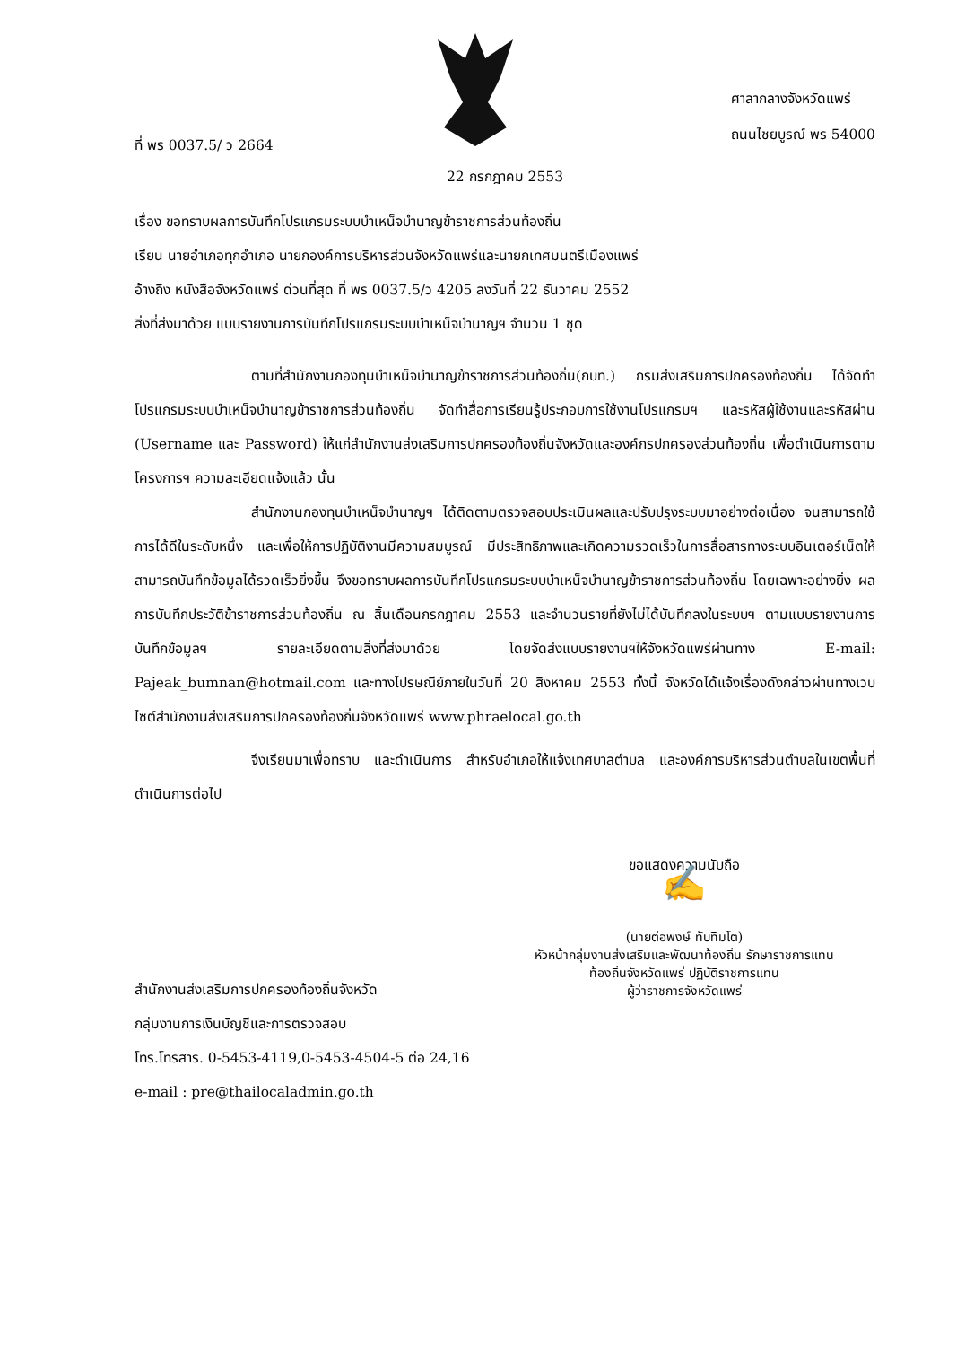ที่ พร 0037.5/ ว 2664
ศาลากลางจังหวัดแพร่
ถนนไชยบูรณ์ พร 54000
22 กรกฎาคม 2553
เรื่อง ขอทราบผลการบันทึกโปรแกรมระบบบำเหน็จบำนาญข้าราชการส่วนท้องถิ่น
เรียน นายอำเภอทุกอำเภอ นายกองค์การบริหารส่วนจังหวัดแพร่และนายกเทศมนตรีเมืองแพร่
อ้างถึง หนังสือจังหวัดแพร่ ด่วนที่สุด ที่ พร 0037.5/ว 4205 ลงวันที่ 22 ธันวาคม 2552
สิ่งที่ส่งมาด้วย แบบรายงานการบันทึกโปรแกรมระบบบำเหน็จบำนาญฯ จำนวน 1 ชุด
ตามที่สำนักงานกองทุนบำเหน็จบำนาญข้าราชการส่วนท้องถิ่น(กบท.) กรมส่งเสริมการปกครองท้องถิ่น ได้จัดทำโปรแกรมระบบบำเหน็จบำนาญข้าราชการส่วนท้องถิ่น จัดทำสื่อการเรียนรู้ประกอบการใช้งานโปรแกรมฯ และรหัสผู้ใช้งานและรหัสผ่าน (Username และ Password) ให้แก่สำนักงานส่งเสริมการปกครองท้องถิ่นจังหวัดและองค์กรปกครองส่วนท้องถิ่น เพื่อดำเนินการตามโครงการฯ ความละเอียดแจ้งแล้ว นั้น
สำนักงานกองทุนบำเหน็จบำนาญฯ ได้ติดตามตรวจสอบประเมินผลและปรับปรุงระบบมาอย่างต่อเนื่อง จนสามารถใช้การได้ดีในระดับหนึ่ง และเพื่อให้การปฏิบัติงานมีความสมบูรณ์ มีประสิทธิภาพและเกิดความรวดเร็วในการสื่อสารทางระบบอินเตอร์เน็ตให้สามารถบันทึกข้อมูลได้รวดเร็วยิ่งขึ้น จึงขอทราบผลการบันทึกโปรแกรมระบบบำเหน็จบำนาญข้าราชการส่วนท้องถิ่น โดยเฉพาะอย่างยิ่ง ผลการบันทึกประวัติข้าราชการส่วนท้องถิ่น ณ สิ้นเดือนกรกฎาคม 2553 และจำนวนรายที่ยังไม่ได้บันทึกลงในระบบฯ ตามแบบรายงานการบันทึกข้อมูลฯ รายละเอียดตามสิ่งที่ส่งมาด้วย โดยจัดส่งแบบรายงานฯให้จังหวัดแพร่ผ่านทาง E-mail: Pajeak_bumnan@hotmail.com และทางไปรษณีย์ภายในวันที่ 20 สิงหาคม 2553 ทั้งนี้ จังหวัดได้แจ้งเรื่องดังกล่าวผ่านทางเวบไซต์สำนักงานส่งเสริมการปกครองท้องถิ่นจังหวัดแพร่ www.phraelocal.go.th
จึงเรียนมาเพื่อทราบ และดำเนินการ สำหรับอำเภอให้แจ้งเทศบาลตำบล และองค์การบริหารส่วนตำบลในเขตพื้นที่ดำเนินการต่อไป
ขอแสดงความนับถือ
✍
(นายต่อพงษ์ ทับทิมโต)
หัวหน้ากลุ่มงานส่งเสริมและพัฒนาท้องถิ่น รักษาราชการแทน
ท้องถิ่นจังหวัดแพร่ ปฏิบัติราชการแทน
ผู้ว่าราชการจังหวัดแพร่
สำนักงานส่งเสริมการปกครองท้องถิ่นจังหวัด
กลุ่มงานการเงินบัญชีและการตรวจสอบ
โทร.โทรสาร. 0-5453-4119,0-5453-4504-5 ต่อ 24,16
e-mail : pre@thailocaladmin.go.th